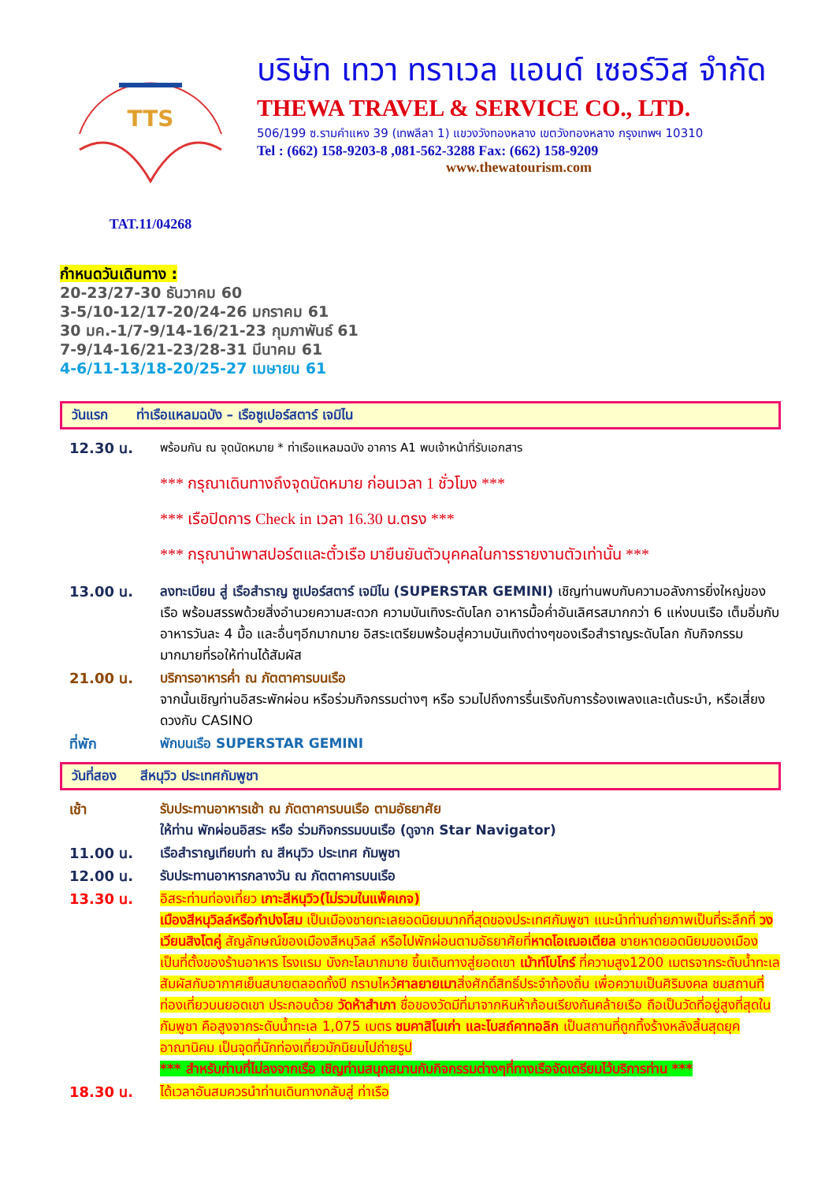TTS
TAT.11/04268
บริษัท เทวา ทราเวล แอนด์ เซอร์วิส จำกัด
THEWA TRAVEL & SERVICE CO., LTD.
506/199 ซ.รามคำแหง 39 (เทพลีลา 1) แขวงวังทองหลาง เขตวังทองหลาง กรุงเทพฯ 10310
Tel : (662) 158-9203-8 ,081-562-3288 Fax: (662) 158-9209
www.thewatourism.com
กำหนดวันเดินทาง :
20-23/27-30 ธันวาคม 60
3-5/10-12/17-20/24-26 มกราคม 61
30 มค.-1/7-9/14-16/21-23 กุมภาพันธ์ 61
7-9/14-16/21-23/28-31 มีนาคม 61
4-6/11-13/18-20/25-27 เมษายน 61
วันแรก ท่าเรือแหลมฉบัง – เรือซูเปอร์สตาร์ เจมิไน
12.30 น.
พร้อมกัน ณ จุดนัดหมาย * ท่าเรือแหลมฉบัง อาคาร A1 พบเจ้าหน้าที่รับเอกสาร
*** กรุณาเดินทางถึงจุดนัดหมาย ก่อนเวลา 1 ชั่วโมง ***
*** เรือปิดการ Check in เวลา 16.30 น.ตรง ***
*** กรุณานำพาสปอร์ตและตั๋วเรือ มายืนยันตัวบุคคลในการรายงานตัวเท่านั้น ***
13.00 น. ลงทะเบียน สู่ เรือสำราญ ซูเปอร์สตาร์ เจมิไน (SUPERSTAR GEMINI) เชิญท่านพบกับความอลังการยิ่งใหญ่ของเรือ พร้อมสรรพด้วยสิ่งอำนวยความสะดวก ความบันเทิงระดับโลก อาหารมื้อค่ำอันเลิศรสมากกว่า 6 แห่งบนเรือ เต็มอิ่มกับอาหารวันละ 4 มื้อ และอื่นๆอีกมากมาย อิสระเตรียมพร้อมสู่ความบันเทิงต่างๆของเรือสำราญระดับโลก กับกิจกรรมมากมายที่รอให้ท่านได้สัมผัส
21.00 น. บริการอาหารค่ำ ณ ภัตตาคารบนเรือ
จากนั้นเชิญท่านอิสระพักผ่อน หรือร่วมกิจกรรมต่างๆ หรือ รวมไปถึงการรื่นเริงกับการร้องเพลงและเต้นระบำ, หรือเสี่ยงดวงกับ CASINO
ที่พัก พักบนเรือ SUPERSTAR GEMINI
วันที่สอง สีหนุวิว ประเทศกัมพูชา
เช้า รับประทานอาหารเช้า ณ ภัตตาคารบนเรือ ตามอัธยาศัย
ให้ท่าน พักผ่อนอิสระ หรือ ร่วมกิจกรรมบนเรือ (ดูจาก Star Navigator)
11.00 น. เรือสำราญเทียบท่า ณ สีหนุวิว ประเทศ กัมพูชา
12.00 น. รับประทานอาหารกลางวัน ณ ภัตตาคารบนเรือ
13.30 น. อิสระท่านท่องเที่ยว เกาะสีหนุวิว(ไม่รวมในแพ็คเกจ)
เมืองสีหนุวิลล์หรือกำปงโสม เป็นเมืองชายทะเลยอดนิยมมากที่สุดของประเทศกัมพูชา แนะนำท่านถ่ายภาพเป็นที่ระลึกที่ วงเวียนสิงโตคู่ สัญลักษณ์ของเมืองสีหนุวิลล์ หรือไปพักผ่อนตามอัธยาศัยที่หาดโอเฌอเตียล ชายหาดยอดนิยมของเมือง เป็นที่ตั้งของร้านอาหาร โรงแรม บังกะโลมากมาย ขึ้นเดินทางสู่ยอดเขา เม้าท์โบโกร์ ที่ความสูง1200 เมตรจากระดับน้ำทะเล สัมผัสกับอากาศเย็นสบายตลอดทั้งปี กราบไหว้ศาลยายเมาสิ่งศักดิ์สิทธิ์ประจำท้องถิ่น เพื่อความเป็นศิริมงคล ชมสถานที่ท่องเที่ยวบนยอดเขา ประกอบด้วย วัดห้าสำเภา ชื่อของวัดมีที่มาจากหินห้าก้อนเรียงกันคล้ายเรือ ถือเป็นวัดที่อยู่สูงที่สุดในกัมพูชา คือสูงจากระดับน้ำทะเล 1,075 เมตร ชมคาสิโนเก่า และโบสถ์คาทอลิก เป็นสถานที่ถูกทิ้งร้างหลังสิ้นสุดยุคอาณานิคม เป็นจุดที่นักท่องเที่ยวมักนิยมไปถ่ายรูป
*** สำหรับท่านที่ไม่ลงจากเรือ เชิญท่านสนุกสนานกับกิจกรรมต่างๆที่ทางเรือจัดเตรียมไว้บริการท่าน ***
18.30 น. ได้เวลาอันสมควรนำท่านเดินทางกลับสู่ ท่าเรือ